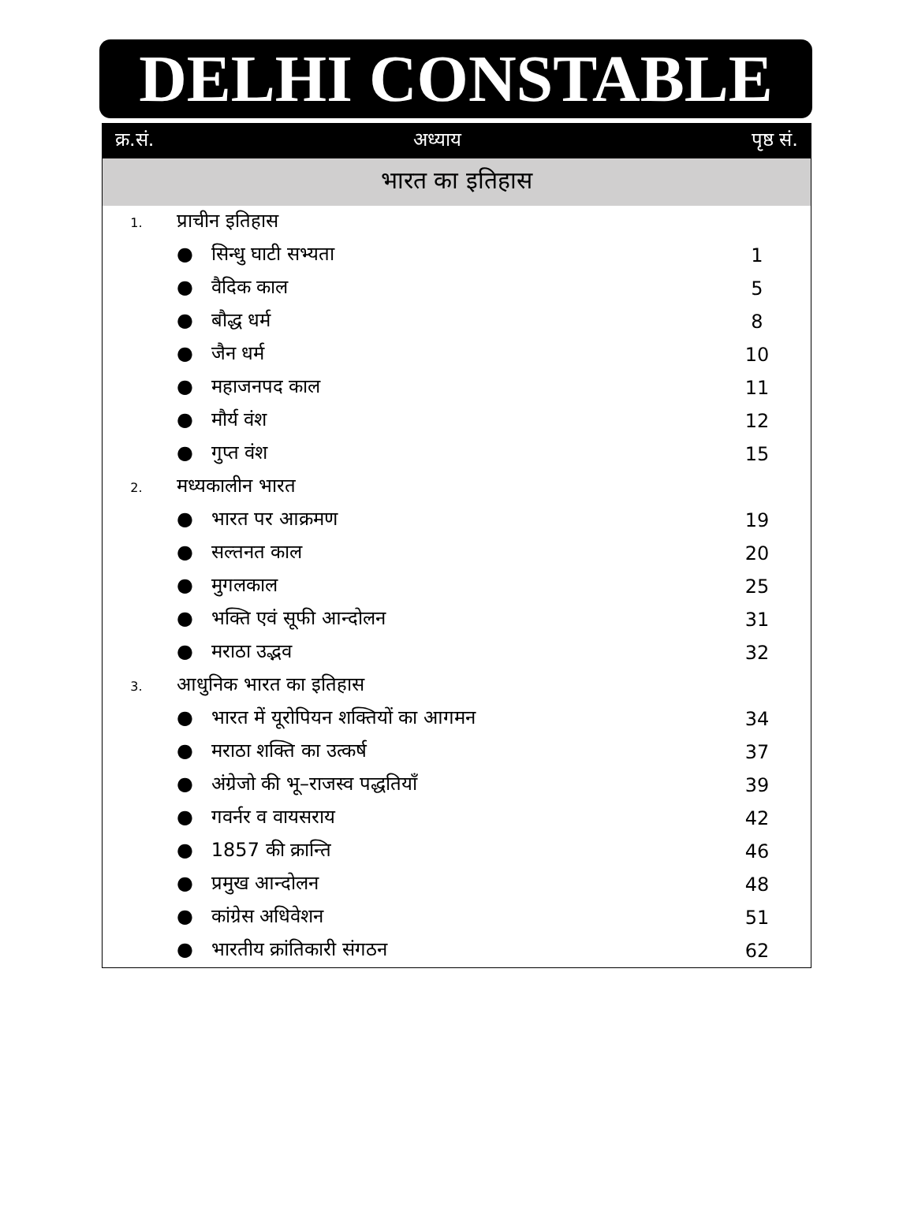DELHI CONSTABLE
| क्र.सं. | अध्याय | पृष्ठ सं. |
| --- | --- | --- |
| भारत का इतिहास | | |
| 1. | प्राचीन इतिहास | |
| | ● सिन्धु घाटी सभ्यता | 1 |
| | ● वैदिक काल | 5 |
| | ● बौद्ध धर्म | 8 |
| | ● जैन धर्म | 10 |
| | ● महाजनपद काल | 11 |
| | ● मौर्य वंश | 12 |
| | ● गुप्त वंश | 15 |
| 2. | मध्यकालीन भारत | |
| | ● भारत पर आक्रमण | 19 |
| | ● सल्तनत काल | 20 |
| | ● मुगलकाल | 25 |
| | ● भक्ति एवं सूफी आन्दोलन | 31 |
| | ● मराठा उद्भव | 32 |
| 3. | आधुनिक भारत का इतिहास | |
| | ● भारत में यूरोपियन शक्तियों का आगमन | 34 |
| | ● मराठा शक्ति का उत्कर्ष | 37 |
| | ● अंग्रेजो की भू–राजस्व पद्धतियाँ | 39 |
| | ● गवर्नर व वायसराय | 42 |
| | ● 1857 की क्रान्ति | 46 |
| | ● प्रमुख आन्दोलन | 48 |
| | ● कांग्रेस अधिवेशन | 51 |
| | ● भारतीय क्रांतिकारी संगठन | 62 |